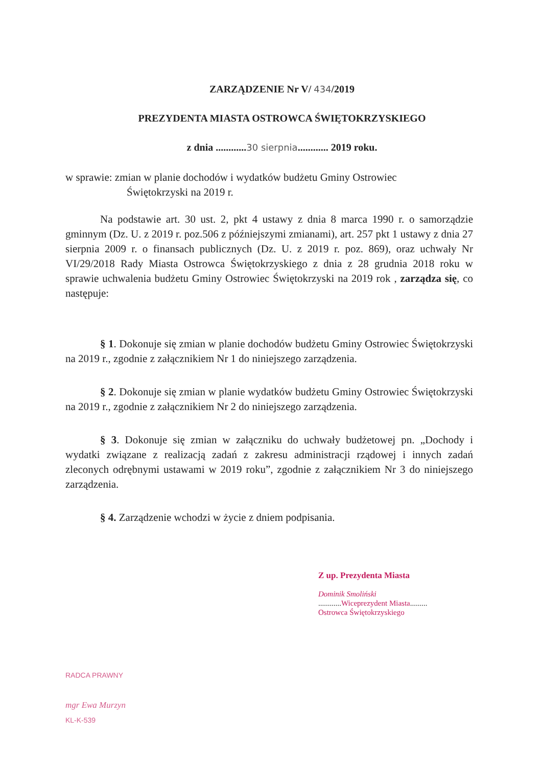ZARZĄDZENIE Nr V/ 434/2019
PREZYDENTA MIASTA OSTROWCA ŚWIĘTOKRZYSKIEGO
z dnia ............30 sierpnia............ 2019 roku.
w sprawie: zmian w planie dochodów i wydatków budżetu Gminy Ostrowiec
Świętokrzyski na 2019 r.
Na podstawie art. 30 ust. 2, pkt 4 ustawy z dnia 8 marca 1990 r. o samorządzie gminnym (Dz. U. z 2019 r. poz.506 z późniejszymi zmianami), art. 257 pkt 1 ustawy z dnia 27 sierpnia 2009 r. o finansach publicznych (Dz. U. z 2019 r. poz. 869), oraz uchwały Nr VI/29/2018 Rady Miasta Ostrowca Świętokrzyskiego z dnia z 28 grudnia 2018 roku w sprawie uchwalenia budżetu Gminy Ostrowiec Świętokrzyski na 2019 rok , zarządza się, co następuje:
§ 1. Dokonuje się zmian w planie dochodów budżetu Gminy Ostrowiec Świętokrzyski na 2019 r., zgodnie z załącznikiem Nr 1 do niniejszego zarządzenia.
§ 2. Dokonuje się zmian w planie wydatków budżetu Gminy Ostrowiec Świętokrzyski na 2019 r., zgodnie z załącznikiem Nr 2 do niniejszego zarządzenia.
§ 3. Dokonuje się zmian w załączniku do uchwały budżetowej pn. „Dochody i wydatki związane z realizacją zadań z zakresu administracji rządowej i innych zadań zleconych odrębnymi ustawami w 2019 roku”, zgodnie z załącznikiem Nr 3 do niniejszego zarządzenia.
§ 4. Zarządzenie wchodzi w życie z dniem podpisania.
Z up. Prezydenta Miasta
Dominik Smoliński
............ Wiceprezydent Miasta.........
Ostrowca Świętokrzyskiego
RADCA PRAWNY
mgr Ewa Murzyn
KL-K-539